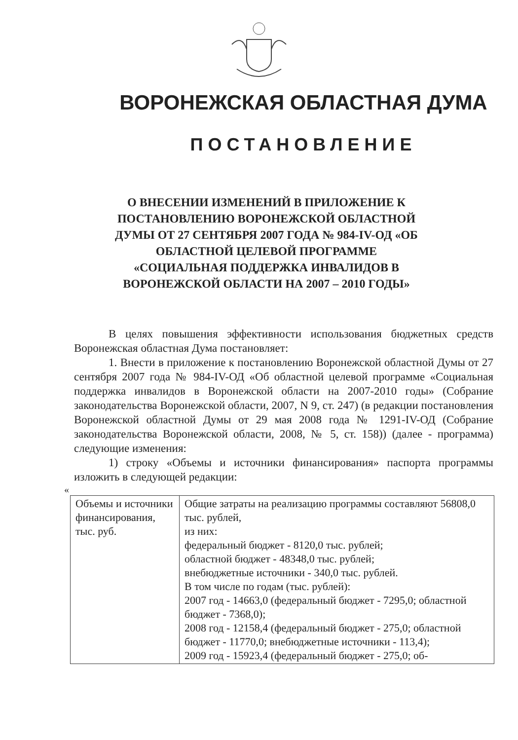ВОРОНЕЖСКАЯ ОБЛАСТНАЯ ДУМА
ПОСТАНОВЛЕНИЕ
О ВНЕСЕНИИ ИЗМЕНЕНИЙ В ПРИЛОЖЕНИЕ К ПОСТАНОВЛЕНИЮ ВОРОНЕЖСКОЙ ОБЛАСТНОЙ ДУМЫ ОТ 27 СЕНТЯБРЯ 2007 ГОДА № 984-IV-ОД «ОБ ОБЛАСТНОЙ ЦЕЛЕВОЙ ПРОГРАММЕ «СОЦИАЛЬНАЯ ПОДДЕРЖКА ИНВАЛИДОВ В ВОРОНЕЖСКОЙ ОБЛАСТИ НА 2007 – 2010 ГОДЫ»
В целях повышения эффективности использования бюджетных средств Воронежская областная Дума постановляет:
1. Внести в приложение к постановлению Воронежской областной Думы от 27 сентября 2007 года № 984-IV-ОД «Об областной целевой программе «Социальная поддержка инвалидов в Воронежской области на 2007-2010 годы» (Собрание законодательства Воронежской области, 2007, N 9, ст. 247) (в редакции постановления Воронежской областной Думы от 29 мая 2008 года № 1291-IV-ОД (Собрание законодательства Воронежской области, 2008, № 5, ст. 158)) (далее - программа) следующие изменения:
1) строку «Объемы и источники финансирования» паспорта программы изложить в следующей редакции:
«
| Объемы и источники финансирования, тыс. руб. | Общие затраты на реализацию программы составляют 56808,0 тыс. рублей, из них: федеральный бюджет - 8120,0 тыс. рублей; областной бюджет - 48348,0 тыс. рублей; внебюджетные источники - 340,0 тыс. рублей. В том числе по годам (тыс. рублей): 2007 год - 14663,0 (федеральный бюджет - 7295,0; областной бюджет - 7368,0); 2008 год - 12158,4 (федеральный бюджет - 275,0; областной бюджет - 11770,0; внебюджетные источники - 113,4); 2009 год - 15923,4 (федеральный бюджет - 275,0; об- |